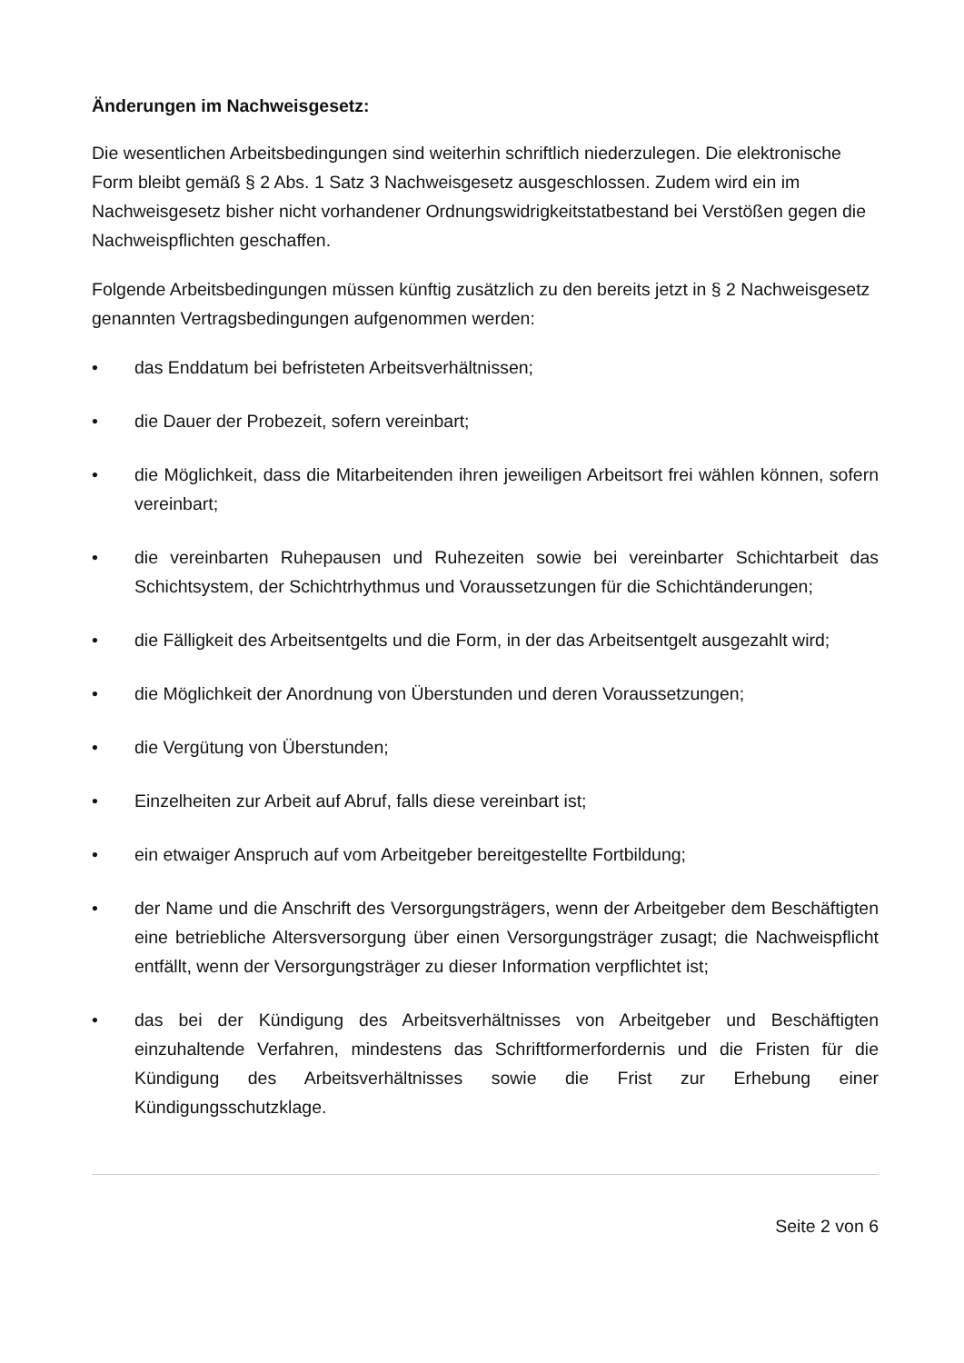Änderungen im Nachweisgesetz:
Die wesentlichen Arbeitsbedingungen sind weiterhin schriftlich niederzulegen. Die elektronische Form bleibt gemäß § 2 Abs. 1 Satz 3 Nachweisgesetz ausgeschlossen. Zudem wird ein im Nachweisgesetz bisher nicht vorhandener Ordnungswidrigkeitstatbestand bei Verstößen gegen die Nachweispflichten geschaffen.
Folgende Arbeitsbedingungen müssen künftig zusätzlich zu den bereits jetzt in § 2 Nachweisgesetz genannten Vertragsbedingungen aufgenommen werden:
• das Enddatum bei befristeten Arbeitsverhältnissen;
• die Dauer der Probezeit, sofern vereinbart;
• die Möglichkeit, dass die Mitarbeitenden ihren jeweiligen Arbeitsort frei wählen können, sofern vereinbart;
• die vereinbarten Ruhepausen und Ruhezeiten sowie bei vereinbarter Schichtarbeit das Schichtsystem, der Schichtrhythmus und Voraussetzungen für die Schichtänderungen;
• die Fälligkeit des Arbeitsentgelts und die Form, in der das Arbeitsentgelt ausgezahlt wird;
• die Möglichkeit der Anordnung von Überstunden und deren Voraussetzungen;
• die Vergütung von Überstunden;
• Einzelheiten zur Arbeit auf Abruf, falls diese vereinbart ist;
• ein etwaiger Anspruch auf vom Arbeitgeber bereitgestellte Fortbildung;
• der Name und die Anschrift des Versorgungsträgers, wenn der Arbeitgeber dem Beschäftigten eine betriebliche Altersversorgung über einen Versorgungsträger zusagt; die Nachweispflicht entfällt, wenn der Versorgungsträger zu dieser Information verpflichtet ist;
• das bei der Kündigung des Arbeitsverhältnisses von Arbeitgeber und Beschäftigten einzuhaltende Verfahren, mindestens das Schriftformerfordernis und die Fristen für die Kündigung des Arbeitsverhältnisses sowie die Frist zur Erhebung einer Kündigungsschutzklage.
Seite 2 von 6